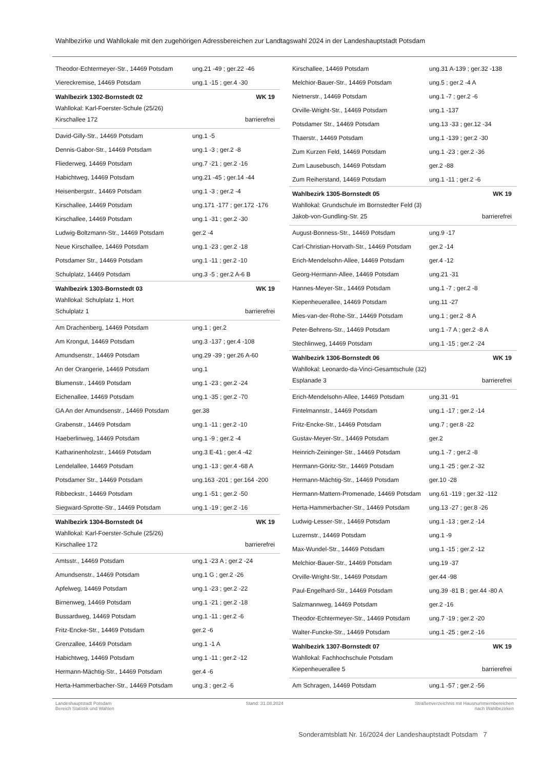Wahlbezirke und Wahllokale mit den zugehörigen Adressbereichen zur Landtagswahl 2024 in der Landeshauptstadt Potsdam
| Theodor-Echtermeyer-Str., 14469 Potsdam | ung.21 -49 ; ger.22 -46 |
| Viereckremise, 14469 Potsdam | ung.1 -15 ; ger.4 -30 |
Wahlbezirk 1302-Bornstedt 02 WK 19
Wahllokal: Karl-Foerster-Schule (25/26)
Kirschallee 172 barrierefrei
| David-Gilly-Str., 14469 Potsdam | ung.1 -5 |
| Dennis-Gabor-Str., 14469 Potsdam | ung.1 -3 ; ger.2 -8 |
| Fliederweg, 14469 Potsdam | ung.7 -21 ; ger.2 -16 |
| Habichtweg, 14469 Potsdam | ung.21 -45 ; ger.14 -44 |
| Heisenbergstr., 14469 Potsdam | ung.1 -3 ; ger.2 -4 |
| Kirschallee, 14469 Potsdam | ung.171 -177 ; ger.172 -176 |
| Kirschallee, 14469 Potsdam | ung.1 -31 ; ger.2 -30 |
| Ludwig-Boltzmann-Str., 14469 Potsdam | ger.2 -4 |
| Neue Kirschallee, 14469 Potsdam | ung.1 -23 ; ger.2 -18 |
| Potsdamer Str., 14469 Potsdam | ung.1 -11 ; ger.2 -10 |
| Schulplatz, 14469 Potsdam | ung.3 -5 ; ger.2 A-6 B |
Wahlbezirk 1303-Bornstedt 03 WK 19
Wahllokal: Schulplatz 1, Hort
Schulplatz 1 barrierefrei
| Am Drachenberg, 14469 Potsdam | ung.1 ; ger.2 |
| Am Krongut, 14469 Potsdam | ung.3 -137 ; ger.4 -108 |
| Amundsenstr., 14469 Potsdam | ung.29 -39 ; ger.26 A-60 |
| An der Orangerie, 14469 Potsdam | ung.1 |
| Blumenstr., 14469 Potsdam | ung.1 -23 ; ger.2 -24 |
| Eichenallee, 14469 Potsdam | ung.1 -35 ; ger.2 -70 |
| GA An der Amundsenstr., 14469 Potsdam | ger.38 |
| Grabenstr., 14469 Potsdam | ung.1 -11 ; ger.2 -10 |
| Haeberlinweg, 14469 Potsdam | ung.1 -9 ; ger.2 -4 |
| Katharinenholzstr., 14469 Potsdam | ung.3 E-41 ; ger.4 -42 |
| Lendelallee, 14469 Potsdam | ung.1 -13 ; ger.4 -68 A |
| Potsdamer Str., 14469 Potsdam | ung.163 -201 ; ger.164 -200 |
| Ribbeckstr., 14469 Potsdam | ung.1 -51 ; ger.2 -50 |
| Siegward-Sprotte-Str., 14469 Potsdam | ung.1 -19 ; ger.2 -16 |
Wahlbezirk 1304-Bornstedt 04 WK 19
Wahllokal: Karl-Foerster-Schule (25/26)
Kirschallee 172 barrierefrei
| Amtsstr., 14469 Potsdam | ung.1 -23 A ; ger.2 -24 |
| Amundsenstr., 14469 Potsdam | ung.1 G ; ger.2 -26 |
| Apfelweg, 14469 Potsdam | ung.1 -23 ; ger.2 -22 |
| Birnenweg, 14469 Potsdam | ung.1 -21 ; ger.2 -18 |
| Bussardweg, 14469 Potsdam | ung.1 -11 ; ger.2 -6 |
| Fritz-Encke-Str., 14469 Potsdam | ger.2 -6 |
| Grenzallee, 14469 Potsdam | ung.1 -1 A |
| Habichtweg, 14469 Potsdam | ung.1 -11 ; ger.2 -12 |
| Hermann-Mächtig-Str., 14469 Potsdam | ger.4 -6 |
| Herta-Hammerbacher-Str., 14469 Potsdam | ung.3 ; ger.2 -6 |
| Kirschallee, 14469 Potsdam | ung.31 A-139 ; ger.32 -138 |
| Melchior-Bauer-Str., 14469 Potsdam | ung.5 ; ger.2 -4 A |
| Nietnerstr., 14469 Potsdam | ung.1 -7 ; ger.2 -6 |
| Orville-Wright-Str., 14469 Potsdam | ung.1 -137 |
| Potsdamer Str., 14469 Potsdam | ung.13 -33 ; ger.12 -34 |
| Thaerstr., 14469 Potsdam | ung.1 -139 ; ger.2 -30 |
| Zum Kurzen Feld, 14469 Potsdam | ung.1 -23 ; ger.2 -36 |
| Zum Lausebusch, 14469 Potsdam | ger.2 -88 |
| Zum Reiherstand, 14469 Potsdam | ung.1 -11 ; ger.2 -6 |
Wahlbezirk 1305-Bornstedt 05 WK 19
Wahllokal: Grundschule im Bornstedter Feld (3)
Jakob-von-Gundling-Str. 25 barrierefrei
| August-Bonness-Str., 14469 Potsdam | ung.9 -17 |
| Carl-Christian-Horvath-Str., 14469 Potsdam | ger.2 -14 |
| Erich-Mendelsohn-Allee, 14469 Potsdam | ger.4 -12 |
| Georg-Hermann-Allee, 14469 Potsdam | ung.21 -31 |
| Hannes-Meyer-Str., 14469 Potsdam | ung.1 -7 ; ger.2 -8 |
| Kiepenheuerallee, 14469 Potsdam | ung.11 -27 |
| Mies-van-der-Rohe-Str., 14469 Potsdam | ung.1 ; ger.2 -8 A |
| Peter-Behrens-Str., 14469 Potsdam | ung.1 -7 A ; ger.2 -8 A |
| Stechlinweg, 14469 Potsdam | ung.1 -15 ; ger.2 -24 |
Wahlbezirk 1306-Bornstedt 06 WK 19
Wahllokal: Leonardo-da-Vinci-Gesamtschule (32)
Esplanade 3 barrierefrei
| Erich-Mendelsohn-Allee, 14469 Potsdam | ung.31 -91 |
| Fintelmannstr., 14469 Potsdam | ung.1 -17 ; ger.2 -14 |
| Fritz-Encke-Str., 14469 Potsdam | ung.7 ; ger.8 -22 |
| Gustav-Meyer-Str., 14469 Potsdam | ger.2 |
| Heinrich-Zeininger-Str., 14469 Potsdam | ung.1 -7 ; ger.2 -8 |
| Hermann-Göritz-Str., 14469 Potsdam | ung.1 -25 ; ger.2 -32 |
| Hermann-Mächtig-Str., 14469 Potsdam | ger.10 -28 |
| Hermann-Mattern-Promenade, 14469 Potsdam | ung.61 -119 ; ger.32 -112 |
| Herta-Hammerbacher-Str., 14469 Potsdam | ung.13 -27 ; ger.8 -26 |
| Ludwig-Lesser-Str., 14469 Potsdam | ung.1 -13 ; ger.2 -14 |
| Luzernstr., 14469 Potsdam | ung.1 -9 |
| Max-Wundel-Str., 14469 Potsdam | ung.1 -15 ; ger.2 -12 |
| Melchior-Bauer-Str., 14469 Potsdam | ung.19 -37 |
| Orville-Wright-Str., 14469 Potsdam | ger.44 -98 |
| Paul-Engelhard-Str., 14469 Potsdam | ung.39 -81 B ; ger.44 -80 A |
| Salzmannweg, 14469 Potsdam | ger.2 -16 |
| Theodor-Echtermeyer-Str., 14469 Potsdam | ung.7 -19 ; ger.2 -20 |
| Walter-Funcke-Str., 14469 Potsdam | ung.1 -25 ; ger.2 -16 |
Wahlbezirk 1307-Bornstedt 07 WK 19
Wahllokal: Fachhochschule Potsdam
Kiepenheuerallee 5 barrierefrei
| Am Schragen, 14469 Potsdam | ung.1 -57 ; ger.2 -56 |
Landeshauptstadt Potsdam
Bereich Statistik und Wahlen
Stand: 31.08.2024 Straßenverzeichnis mit Hausnummernbereichen
nach Wahlbezirken
Sonderamtsblatt Nr. 16/2024 der Landeshauptstadt Potsdam 7